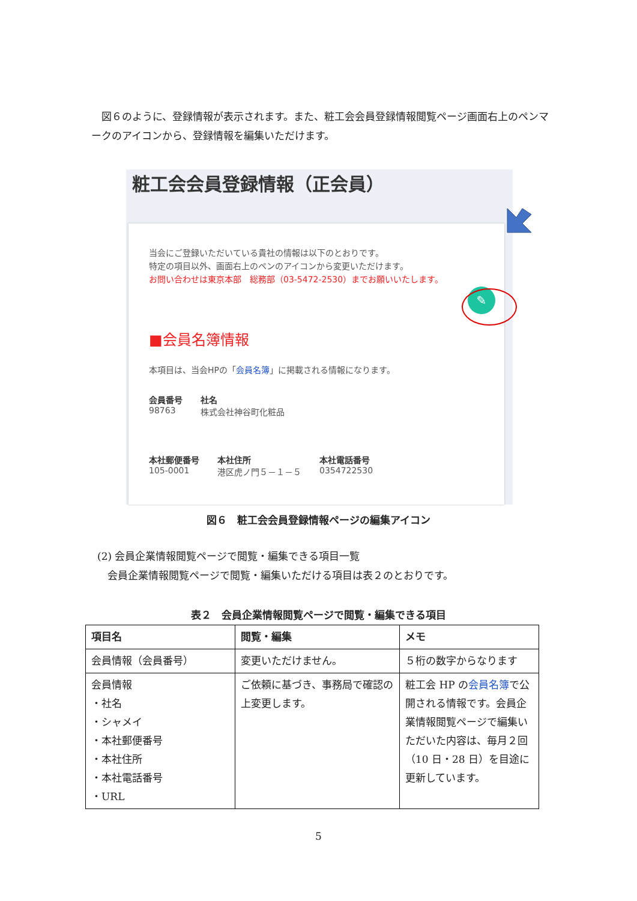図６のように、登録情報が表示されます。また、粧工会会員登録情報閲覧ページ画面右上のペンマークのアイコンから、登録情報を編集いただけます。
粧工会会員登録情報（正会員）
✎
当会にご登録いただいている貴社の情報は以下のとおりです。
特定の項目以外、画面右上のペンのアイコンから変更いただけます。
お問い合わせは東京本部　総務部（03-5472-2530）までお願いいたします。
■会員名簿情報
本項目は、当会HPの「会員名簿」に掲載される情報になります。
会員番号
98763
社名
株式会社神谷町化粧品
本社郵便番号
105-0001
本社住所
港区虎ノ門５－１－５
本社電話番号
0354722530
図６　粧工会会員登録情報ページの編集アイコン
(2) 会員企業情報閲覧ページで閲覧・編集できる項目一覧
　会員企業情報閲覧ページで閲覧・編集いただける項目は表２のとおりです。
表２　会員企業情報閲覧ページで閲覧・編集できる項目
| 項目名 | 閲覧・編集 | メモ |
| --- | --- | --- |
| 会員情報（会員番号） | 変更いただけません。 | ５桁の数字からなります |
| 会員情報 ・社名 ・シャメイ ・本社郵便番号 ・本社住所 ・本社電話番号 ・URL | ご依頼に基づき、事務局で確認の上変更します。 | 粧工会 HP の 会員名簿 で公開される情報です。会員企業情報閲覧ページで編集いただいた内容は、毎月２回（10 日・28 日）を目途に更新しています。 |
5